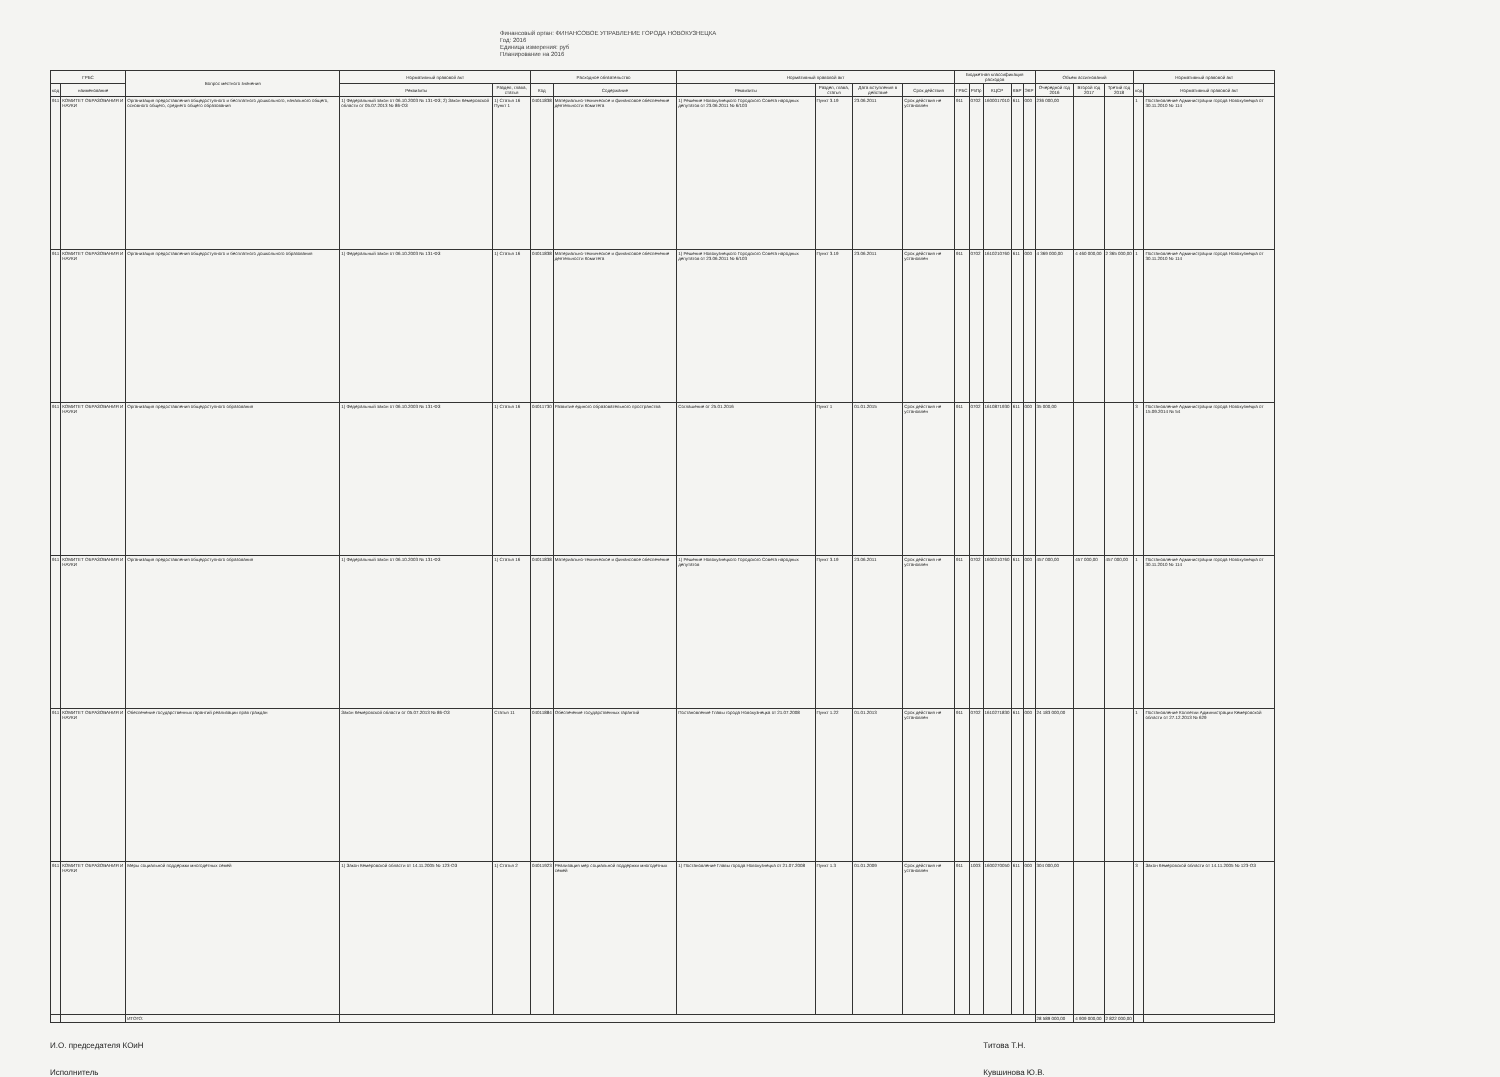Финансовый орган: ФИНАНСОВОЕ УПРАВЛЕНИЕ ГОРОДА НОВОКУЗНЕЦКА
Год: 2016
Единица измерения: руб
Планирование на 2016
| ГРБС | | Вопрос местного значения | Нормативный правовой акт | | Расходное обязательство | | Нормативный правовой акт | | | | Бюджетная классификация расходов | | | | | Объем ассигнований | | | Нормативный правовой акт | |
| --- | --- | --- | --- | --- | --- | --- | --- | --- | --- | --- | --- | --- | --- | --- | --- | --- | --- | --- | --- | --- |
| код | наименование | | Реквизиты | Раздел, глава, статья | Код | Содержание | Реквизиты | Раздел, глава, статья | Дата вступления в действие | Срок действия | ГРБС | РзПр | КЦСР | КВР | ЭКР | Очередной год 2016 | Второй год 2017 | Третий год 2018 | код | Нормативный правовой акт |
| 911 | КОМИТЕТ ОБРАЗОВАНИЯ И НАУКИ | Организация предоставления общедоступного и бесплатного дошкольного, начального общего, основного общего, среднего общего образования | 1) Федеральный закон от 06.10.2003 № 131-ФЗ; 2) Закон Кемеровской области от 05.07.2013 № 86-ОЗ | 1) Статья 16 Пункт 1 | 04011838 | Материально-техническое и финансовое обеспечение деятельности Комитета | 1) Решение Новокузнецкого Городского Совета народных депутатов от 23.06.2011 № 6/103 | Пункт 3.19 | 23.06.2011 | Срок действия не установлен | 911 | 0702 | 1600017010 | 611 | 000 | 236 000,00 | | | 1 | Постановление Администрации города Новокузнецка от 30.11.2010 № 114 |
| 911 | КОМИТЕТ ОБРАЗОВАНИЯ И НАУКИ | Организация предоставления общедоступного и бесплатного дошкольного образования | 1) Федеральный закон от 06.10.2003 № 131-ФЗ | 1) Статья 16 | 04011838 | Материально-техническое и финансовое обеспечение деятельности Комитета | 1) Решение Новокузнецкого Городского Совета народных депутатов от 23.06.2011 № 6/103 | Пункт 3.19 | 23.06.2011 | Срок действия не установлен | 911 | 0702 | 1610210760 | 611 | 000 | 4 369 000,00 | 4 460 000,00 | 2 365 000,00 | 1 | Постановление Администрации города Новокузнецка от 30.11.2010 № 114 |
| 911 | КОМИТЕТ ОБРАЗОВАНИЯ И НАУКИ | Организация предоставления общедоступного образования | 1) Федеральный закон от 06.10.2003 № 131-ФЗ | 1) Статья 16 | 04011730 | Развитие единого образовательного пространства | Соглашение от 25.01.2016 | Пункт 1 | 01.01.2015 | Срок действия не установлен | 911 | 0702 | 1610871930 | 611 | 000 | 35 000,00 | | | 3 | Постановление Администрации города Новокузнецка от 15.09.2014 № 54 |
| 911 | КОМИТЕТ ОБРАЗОВАНИЯ И НАУКИ | Организация предоставления общедоступного образования | 1) Федеральный закон от 06.10.2003 № 131-ФЗ | 1) Статья 16 | 04011838 | Материально-техническое и финансовое обеспечение | 1) Решение Новокузнецкого Городского Совета народных депутатов | Пункт 3.19 | 23.06.2011 | Срок действия не установлен | 911 | 0702 | 1600210760 | 611 | 000 | 457 000,00 | 457 000,00 | 457 000,00 | 1 | Постановление Администрации города Новокузнецка от 30.11.2010 № 114 |
| 911 | КОМИТЕТ ОБРАЗОВАНИЯ И НАУКИ | Обеспечение государственных гарантий реализации прав граждан | Закон Кемеровской области от 05.07.2013 № 86-ОЗ | Статья 11 | 04011884 | Обеспечение государственных гарантий | Постановление Главы города Новокузнецка от 21.07.2008 | Пункт 1.22 | 01.01.2013 | Срок действия не установлен | 911 | 0702 | 1610271830 | 611 | 000 | 24 183 000,00 | | | 1 | Постановление Коллегии Администрации Кемеровской области от 27.12.2013 № 629 |
| 911 | КОМИТЕТ ОБРАЗОВАНИЯ И НАУКИ | Меры социальной поддержки многодетных семей | 1) Закон Кемеровской области от 14.11.2005 № 123-ОЗ | 1) Статья 2 | 04011923 | Реализация мер социальной поддержки многодетных семей | 1) Постановление Главы города Новокузнецка от 21.07.2008 | Пункт 1.3 | 01.01.2009 | Срок действия не установлен | 911 | 1003 | 1600270050 | 611 | 000 | 304 000,00 | | | 3 | Закон Кемеровской области от 14.11.2005 № 123-ОЗ |
| | | ИТОГО: | | | | | | | | | | | | | | 28 589 000,00 | 4 909 000,00 | 2 822 000,00 | | |
И.О. председателя КОиН Титова Т.Н.
Исполнитель Кувшинова Ю.В.